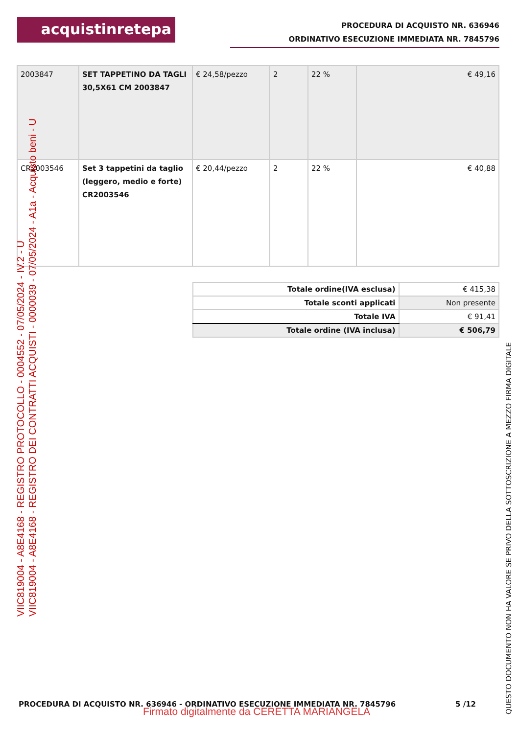acquistinretepa
PROCEDURA DI ACQUISTO NR. 636946
ORDINATIVO ESECUZIONE IMMEDIATA NR. 7845796
| 2003847 | SET TAPPETINO DA TAGLI 30,5X61 CM 2003847 | € 24,58/pezzo | 2 | 22 % | € 49,16 |
| CR2003546 | Set 3 tappetini da taglio (leggero, medio e forte) CR2003546 | € 20,44/pezzo | 2 | 22 % | € 40,88 |
| Totale ordine(IVA esclusa) | € 415,38 |
| Totale sconti applicati | Non presente |
| Totale IVA | € 91,41 |
| Totale ordine (IVA inclusa) | € 506,79 |
VIIC819004 - A8E4168 - REGISTRO PROTOCOLLO - 0004552 - 07/05/2024 - IV.2 - U
VIIC819004 - A8E4168 - REGISTRO DEI CONTRATTI ACQUISTI - 0000039 - 07/05/2024 - A1a - Acquisto beni - U
QUESTO DOCUMENTO NON HA VALORE SE PRIVO DELLA SOTTOSCRIZIONE A MEZZO FIRMA DIGITALE
PROCEDURA DI ACQUISTO NR. 636946 - ORDINATIVO ESECUZIONE IMMEDIATA NR. 7845796
5 /12
Firmato digitalmente da CERETTA MARIANGELA